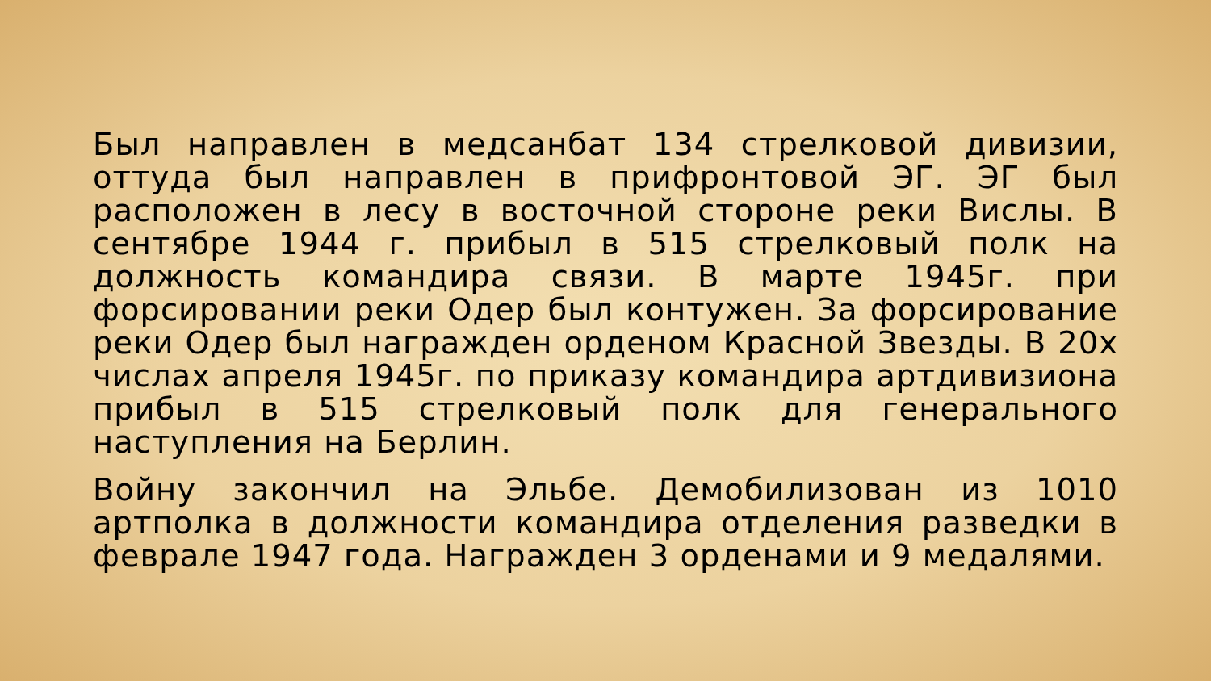Был направлен в медсанбат 134 стрелковой дивизии, оттуда был направлен в прифронтовой ЭГ. ЭГ был расположен в лесу в восточной стороне реки Вислы. В сентябре 1944 г. прибыл в 515 стрелковый полк на должность командира связи. В марте 1945г. при форсировании реки Одер был контужен. За форсирование реки Одер был награжден орденом Красной Звезды. В 20х числах апреля 1945г. по приказу командира артдивизиона прибыл в 515 стрелковый полк для генерального наступления на Берлин.
Войну закончил на Эльбе. Демобилизован из 1010 артполка в должности командира отделения разведки в феврале 1947 года. Награжден 3 орденами и 9 медалями.